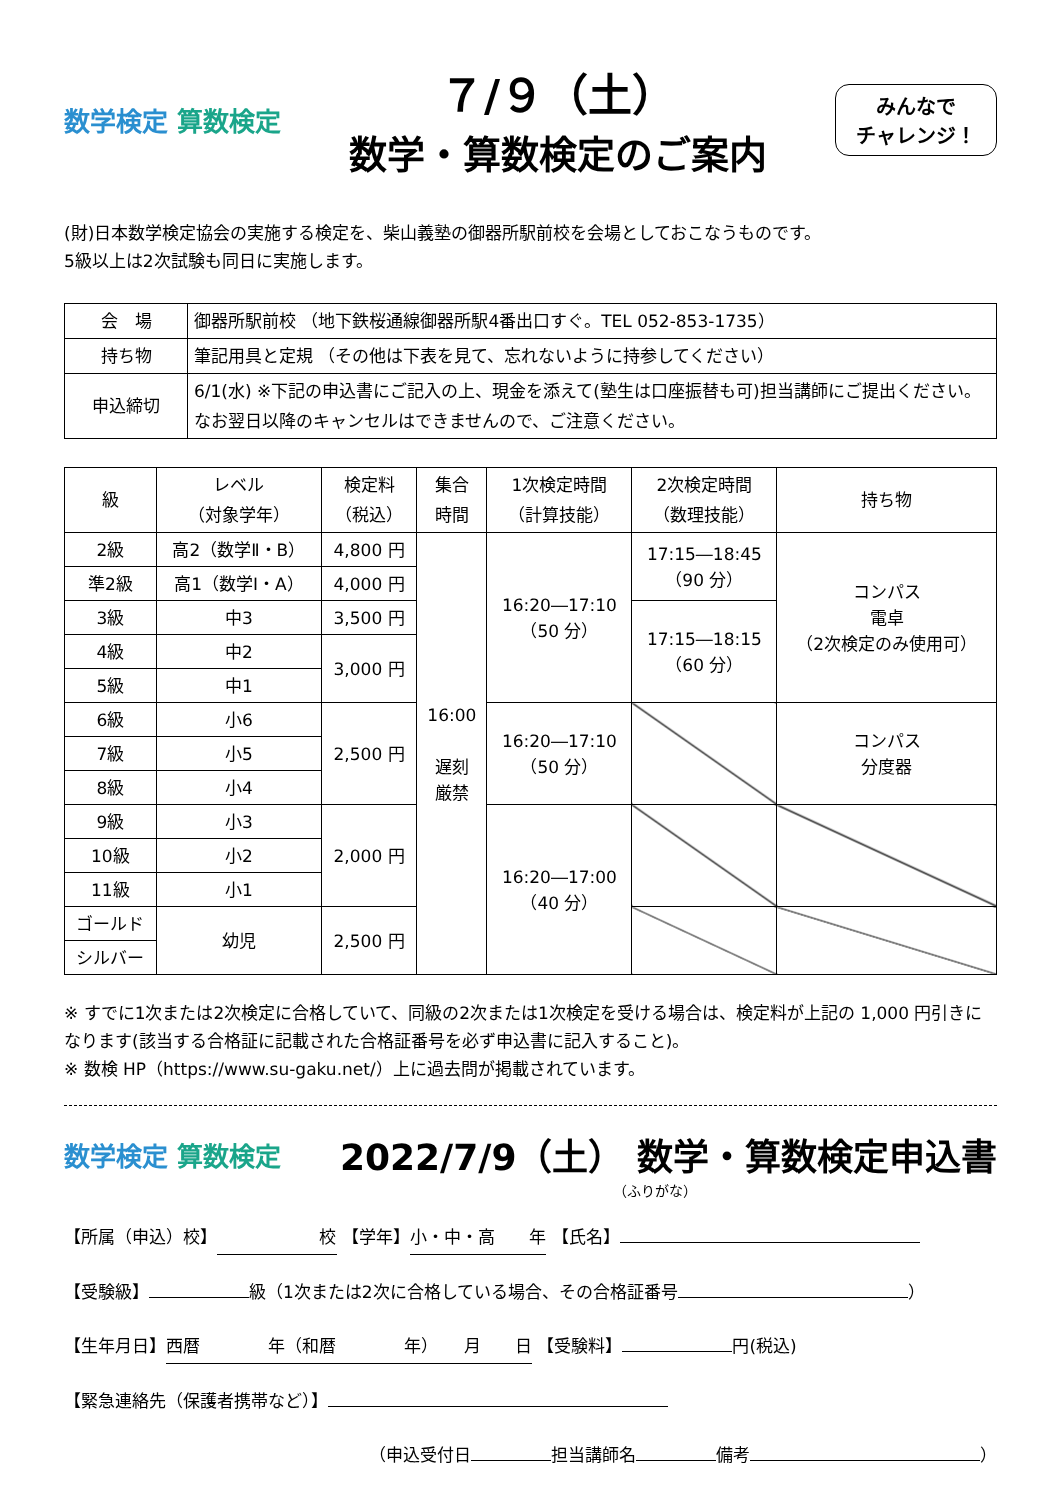数学検定 算数検定
７/９（土）
数学・算数検定のご案内
みんなで
チャレンジ！
(財)日本数学検定協会の実施する検定を、柴山義塾の御器所駅前校を会場としておこなうものです。
5級以上は2次試験も同日に実施します。
| 会 場 | 御器所駅前校 （地下鉄桜通線御器所駅4番出口すぐ。TEL 052-853-1735） |
| 持ち物 | 筆記用具と定規 （その他は下表を見て、忘れないように持参してください） |
| 申込締切 | 6/1(水) ※下記の申込書にご記入の上、現金を添えて(塾生は口座振替も可)担当講師にご提出ください。なお翌日以降のキャンセルはできませんので、ご注意ください。 |
| 級 | レベル （対象学年） | 検定料 （税込） | 集合 時間 | 1次検定時間 （計算技能） | 2次検定時間 （数理技能） | 持ち物 |
| --- | --- | --- | --- | --- | --- | --- |
| 2級 | 高2（数学Ⅱ・B） | 4,800 円 | 16:00 遅刻 厳禁 | 16:20―17:10 （50 分） | 17:15―18:45 （90 分） | コンパス 電卓 （2次検定のみ使用可） |
| 準2級 | 高1（数学Ⅰ・A） | 4,000 円 | | | | |
| 3級 | 中3 | 3,500 円 | | | 17:15―18:15 （60 分） | |
| 4級 | 中2 | 3,000 円 | | | | |
| 5級 | 中1 | | | | | |
| 6級 | 小6 | 2,500 円 | | 16:20―17:10 （50 分） | | コンパス 分度器 |
| 7級 | 小5 | | | | | |
| 8級 | 小4 | | | | | |
| 9級 | 小3 | 2,000 円 | | 16:20―17:00 （40 分） | | |
| 10級 | 小2 | | | | | |
| 11級 | 小1 | | | | | |
| ゴールド | 幼児 | 2,500 円 | | | | |
| シルバー | | | | | | |
※ すでに1次または2次検定に合格していて、同級の2次または1次検定を受ける場合は、検定料が上記の 1,000 円引きになります(該当する合格証に記載された合格証番号を必ず申込書に記入すること)。
※ 数検 HP（https://www.su-gaku.net/）上に過去問が掲載されています。
数学検定 算数検定
2022/7/9（土） 数学・算数検定申込書
（ふりがな）
【所属（申込）校】　　　　　　校 【学年】 小・中・高　　年 【氏名】
【受験級】 級（1次または2次に合格している場合、その合格証番号 ）
【生年月日】 西暦　　　　年（和暦　　　　年）　　月　　日 【受験料】 円(税込)
【緊急連絡先（保護者携帯など）】
（申込受付日 担当講師名 備考 ）